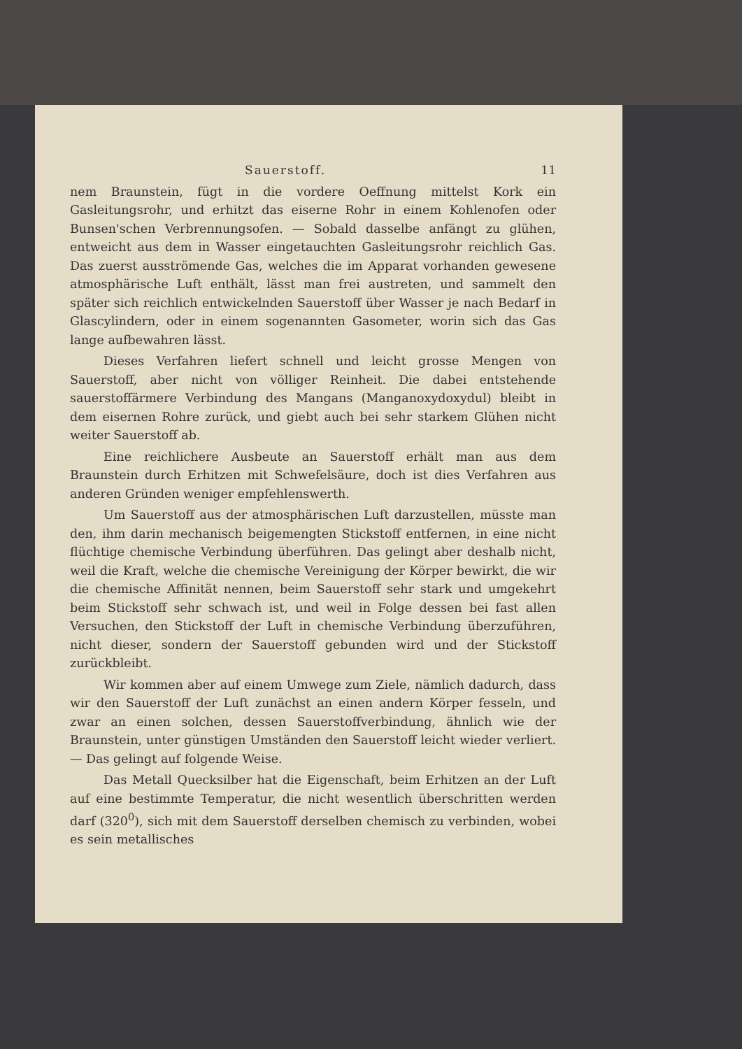Sauerstoff. 11
nem Braunstein, fügt in die vordere Oeffnung mittelst Kork ein Gasleitungsrohr, und erhitzt das eiserne Rohr in einem Kohlenofen oder Bunsen'schen Verbrennungsofen. — Sobald dasselbe anfängt zu glühen, entweicht aus dem in Wasser eingetauchten Gasleitungsrohr reichlich Gas. Das zuerst ausströmende Gas, welches die im Apparat vorhanden gewesene atmosphärische Luft enthält, lässt man frei austreten, und sammelt den später sich reichlich entwickelnden Sauerstoff über Wasser je nach Bedarf in Glascylindern, oder in einem sogenannten Gasometer, worin sich das Gas lange aufbewahren lässt.
Dieses Verfahren liefert schnell und leicht grosse Mengen von Sauerstoff, aber nicht von völliger Reinheit. Die dabei entstehende sauerstoffärmere Verbindung des Mangans (Manganoxydoxydul) bleibt in dem eisernen Rohre zurück, und giebt auch bei sehr starkem Glühen nicht weiter Sauerstoff ab.
Eine reichlichere Ausbeute an Sauerstoff erhält man aus dem Braunstein durch Erhitzen mit Schwefelsäure, doch ist dies Verfahren aus anderen Gründen weniger empfehlenswerth.
Um Sauerstoff aus der atmosphärischen Luft darzustellen, müsste man den, ihm darin mechanisch beigemengten Stickstoff entfernen, in eine nicht flüchtige chemische Verbindung überführen. Das gelingt aber deshalb nicht, weil die Kraft, welche die chemische Vereinigung der Körper bewirkt, die wir die chemische Affinität nennen, beim Sauerstoff sehr stark und umgekehrt beim Stickstoff sehr schwach ist, und weil in Folge dessen bei fast allen Versuchen, den Stickstoff der Luft in chemische Verbindung überzuführen, nicht dieser, sondern der Sauerstoff gebunden wird und der Stickstoff zurückbleibt.
Wir kommen aber auf einem Umwege zum Ziele, nämlich dadurch, dass wir den Sauerstoff der Luft zunächst an einen andern Körper fesseln, und zwar an einen solchen, dessen Sauerstoffverbindung, ähnlich wie der Braunstein, unter günstigen Umständen den Sauerstoff leicht wieder verliert. — Das gelingt auf folgende Weise.
Das Metall Quecksilber hat die Eigenschaft, beim Erhitzen an der Luft auf eine bestimmte Temperatur, die nicht wesentlich überschritten werden darf (320<sup>0</sup>), sich mit dem Sauerstoff derselben chemisch zu verbinden, wobei es sein metallisches